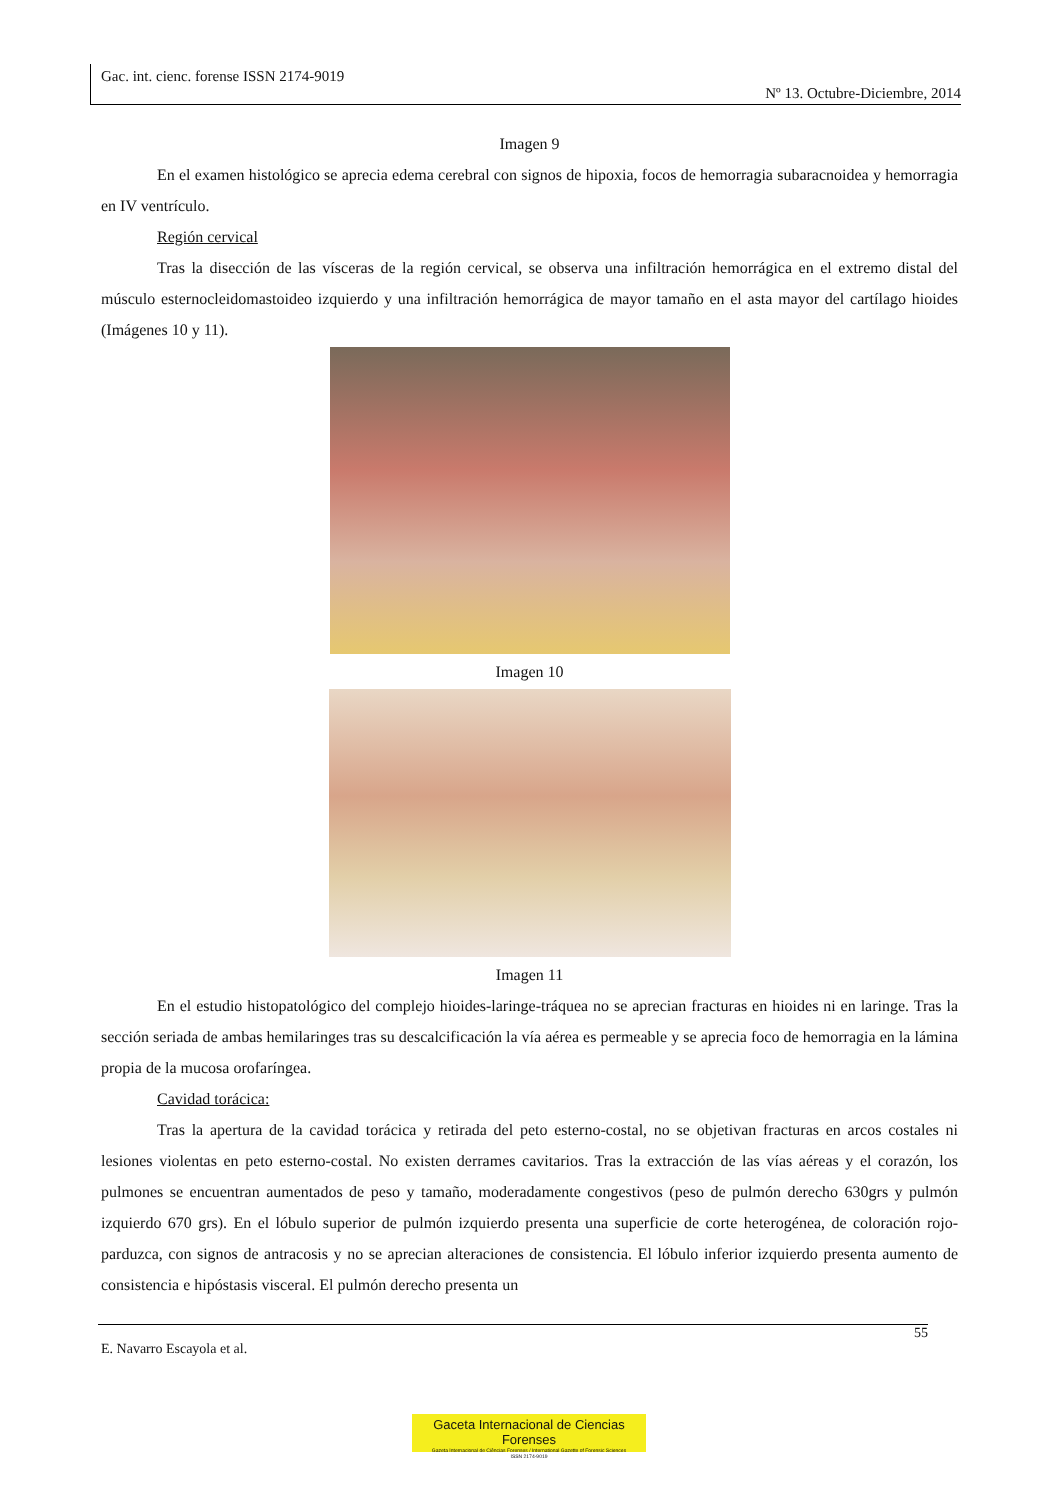Gac. int. cienc. forense ISSN 2174-9019
Nº 13. Octubre-Diciembre, 2014
Imagen 9
En el examen histológico se aprecia edema cerebral con signos de hipoxia, focos de hemorragia subaracnoidea y hemorragia en IV ventrículo.
Región cervical
Tras la disección de las vísceras de la región cervical, se observa una infiltración hemorrágica en el extremo distal del músculo esternocleidomastoideo izquierdo y una infiltración hemorrágica de mayor tamaño en el asta mayor del cartílago hioides (Imágenes 10 y 11).
Imagen 10
Imagen 11
En el estudio histopatológico del complejo hioides-laringe-tráquea no se aprecian fracturas en hioides ni en laringe. Tras la sección seriada de ambas hemilaringes tras su descalcificación la vía aérea es permeable y se aprecia foco de hemorragia en la lámina propia de la mucosa orofaríngea.
Cavidad torácica:
Tras la apertura de la cavidad torácica y retirada del peto esterno-costal, no se objetivan fracturas en arcos costales ni lesiones violentas en peto esterno-costal. No existen derrames cavitarios. Tras la extracción de las vías aéreas y el corazón, los pulmones se encuentran aumentados de peso y tamaño, moderadamente congestivos (peso de pulmón derecho 630grs y pulmón izquierdo 670 grs). En el lóbulo superior de pulmón izquierdo presenta una superficie de corte heterogénea, de coloración rojo-parduzca, con signos de antracosis y no se aprecian alteraciones de consistencia. El lóbulo inferior izquierdo presenta aumento de consistencia e hipóstasis visceral. El pulmón derecho presenta un
55
E. Navarro Escayola et al.
Gaceta Internacional de Ciencias Forenses
Gazeta Internacional de Ciências Forenses / International Gazette of Forensic Sciences
ISSN 2174-9019